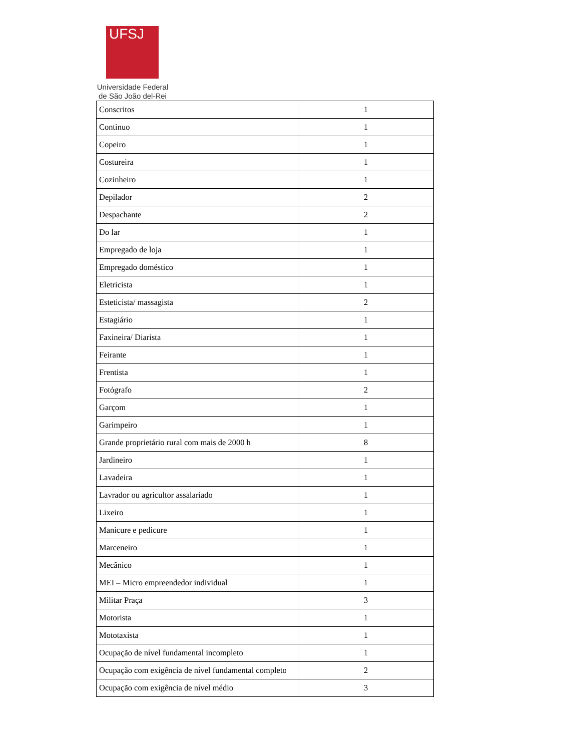UFSJ
Universidade Federal
de São João del-Rei
| Conscritos | 1 |
| Continuo | 1 |
| Copeiro | 1 |
| Costureira | 1 |
| Cozinheiro | 1 |
| Depilador | 2 |
| Despachante | 2 |
| Do lar | 1 |
| Empregado de loja | 1 |
| Empregado doméstico | 1 |
| Eletricista | 1 |
| Esteticista/ massagista | 2 |
| Estagiário | 1 |
| Faxineira/ Diarista | 1 |
| Feirante | 1 |
| Frentista | 1 |
| Fotógrafo | 2 |
| Garçom | 1 |
| Garimpeiro | 1 |
| Grande proprietário rural com mais de 2000 h | 8 |
| Jardineiro | 1 |
| Lavadeira | 1 |
| Lavrador ou agricultor assalariado | 1 |
| Lixeiro | 1 |
| Manicure e pedicure | 1 |
| Marceneiro | 1 |
| Mecânico | 1 |
| MEI – Micro empreendedor individual | 1 |
| Militar Praça | 3 |
| Motorista | 1 |
| Mototaxista | 1 |
| Ocupação de nível fundamental incompleto | 1 |
| Ocupação com exigência de nível fundamental completo | 2 |
| Ocupação com exigência de nível médio | 3 |